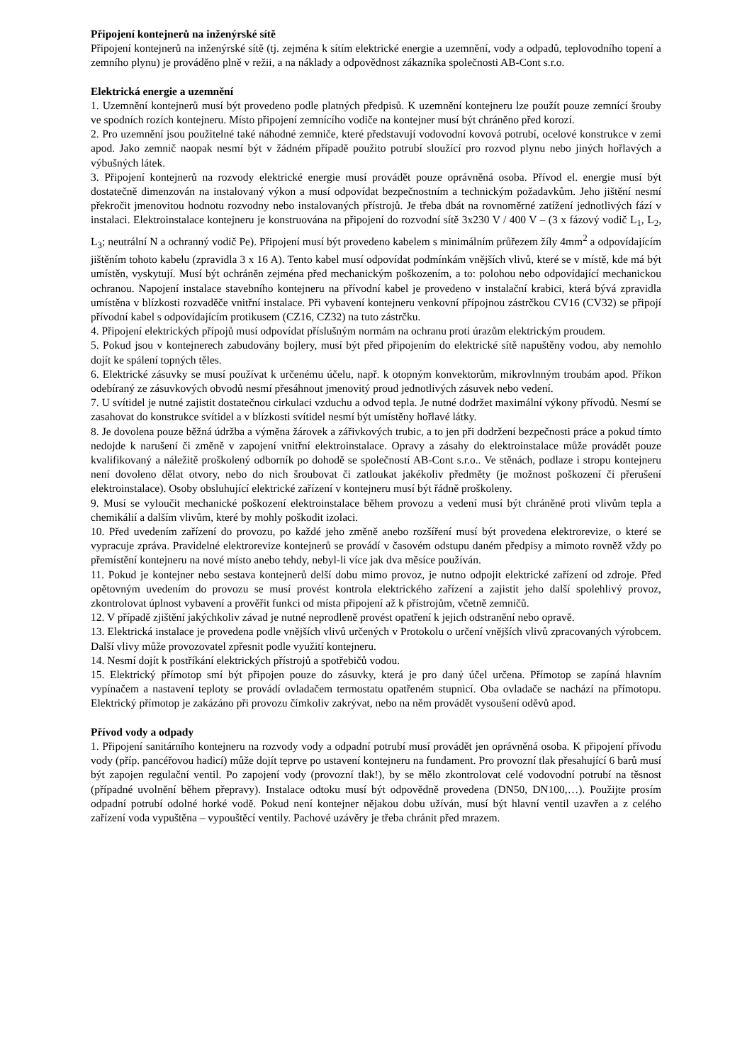Připojení kontejnerů na inženýrské sítě
Připojení kontejnerů na inženýrské sítě (tj. zejména k sítím elektrické energie a uzemnění, vody a odpadů, teplovodního topení a zemního plynu) je prováděno plně v režii, a na náklady a odpovědnost zákazníka společnosti AB-Cont s.r.o.
Elektrická energie a uzemnění
1. Uzemnění kontejnerů musí být provedeno podle platných předpisů. K uzemnění kontejneru lze použít pouze zemnící šrouby ve spodních rozích kontejneru. Místo připojení zemnícího vodiče na kontejner musí být chráněno před korozí.
2. Pro uzemnění jsou použitelné také náhodné zemniče, které představují vodovodní kovová potrubí, ocelové konstrukce v zemi apod. Jako zemnič naopak nesmí být v žádném případě použito potrubí sloužící pro rozvod plynu nebo jiných hořlavých a výbušných látek.
3. Připojení kontejnerů na rozvody elektrické energie musí provádět pouze oprávněná osoba. Přívod el. energie musí být dostatečně dimenzován na instalovaný výkon a musí odpovídat bezpečnostním a technickým požadavkům. Jeho jištění nesmí překročit jmenovitou hodnotu rozvodny nebo instalovaných přístrojů. Je třeba dbát na rovnoměrné zatížení jednotlivých fází v instalaci. Elektroinstalace kontejneru je konstruována na připojení do rozvodní sítě 3x230 V / 400 V – (3 x fázový vodič L<sub>1</sub>, L<sub>2</sub>, L<sub>3</sub>; neutrální N a ochranný vodič Pe). Připojení musí být provedeno kabelem s minimálním průřezem žíly 4mm<sup>2</sup> a odpovídajícím jištěním tohoto kabelu (zpravidla 3 x 16 A). Tento kabel musí odpovídat podmínkám vnějších vlivů, které se v místě, kde má být umístěn, vyskytují. Musí být ochráněn zejména před mechanickým poškozením, a to: polohou nebo odpovídající mechanickou ochranou. Napojení instalace stavebního kontejneru na přívodní kabel je provedeno v instalační krabici, která bývá zpravidla umístěna v blízkosti rozvaděče vnitřní instalace. Při vybavení kontejneru venkovní přípojnou zástrčkou CV16 (CV32) se připojí přívodní kabel s odpovídajícím protikusem (CZ16, CZ32) na tuto zástrčku.
4. Připojení elektrických přípojů musí odpovídat příslušným normám na ochranu proti úrazům elektrickým proudem.
5. Pokud jsou v kontejnerech zabudovány bojlery, musí být před připojením do elektrické sítě napuštěny vodou, aby nemohlo dojít ke spálení topných těles.
6. Elektrické zásuvky se musí používat k určenému účelu, např. k otopným konvektorům, mikrovlnným troubám apod. Příkon odebíraný ze zásuvkových obvodů nesmí přesáhnout jmenovitý proud jednotlivých zásuvek nebo vedení.
7. U svítidel je nutné zajistit dostatečnou cirkulaci vzduchu a odvod tepla. Je nutné dodržet maximální výkony přívodů. Nesmí se zasahovat do konstrukce svítidel a v blízkosti svítidel nesmí být umístěny hořlavé látky.
8. Je dovolena pouze běžná údržba a výměna žárovek a zářivkových trubic, a to jen při dodržení bezpečnosti práce a pokud tímto nedojde k narušení či změně v zapojení vnitřní elektroinstalace. Opravy a zásahy do elektroinstalace může provádět pouze kvalifikovaný a náležitě proškolený odborník po dohodě se společností AB-Cont s.r.o.. Ve stěnách, podlaze i stropu kontejneru není dovoleno dělat otvory, nebo do nich šroubovat či zatloukat jakékoliv předměty (je možnost poškození či přerušení elektroinstalace). Osoby obsluhující elektrické zařízení v kontejneru musí být řádně proškoleny.
9. Musí se vyloučit mechanické poškození elektroinstalace během provozu a vedení musí být chráněné proti vlivům tepla a chemikálií a dalším vlivům, které by mohly poškodit izolaci.
10. Před uvedením zařízení do provozu, po každé jeho změně anebo rozšíření musí být provedena elektrorevize, o které se vypracuje zpráva. Pravidelné elektrorevize kontejnerů se provádí v časovém odstupu daném předpisy a mimoto rovněž vždy po přemístění kontejneru na nové místo anebo tehdy, nebyl-li více jak dva měsíce používán.
11. Pokud je kontejner nebo sestava kontejnerů delší dobu mimo provoz, je nutno odpojit elektrické zařízení od zdroje. Před opětovným uvedením do provozu se musí provést kontrola elektrického zařízení a zajistit jeho další spolehlivý provoz, zkontrolovat úplnost vybavení a prověřit funkci od místa připojení až k přístrojům, včetně zemničů.
12. V případě zjištění jakýchkoliv závad je nutné neprodleně provést opatření k jejich odstranění nebo opravě.
13. Elektrická instalace je provedena podle vnějších vlivů určených v Protokolu o určení vnějších vlivů zpracovaných výrobcem. Další vlivy může provozovatel zpřesnit podle využití kontejneru.
14. Nesmí dojít k postříkání elektrických přístrojů a spotřebičů vodou.
15. Elektrický přímotop smí být připojen pouze do zásuvky, která je pro daný účel určena. Přímotop se zapíná hlavním vypínačem a nastavení teploty se provádí ovladačem termostatu opatřeném stupnicí. Oba ovladače se nachází na přímotopu. Elektrický přímotop je zakázáno při provozu čímkoliv zakrývat, nebo na něm provádět vysoušení oděvů apod.
Přívod vody a odpady
1. Připojení sanitárního kontejneru na rozvody vody a odpadní potrubí musí provádět jen oprávněná osoba. K připojení přívodu vody (příp. pancéřovou hadicí) může dojít teprve po ustavení kontejneru na fundament. Pro provozní tlak přesahující 6 barů musí být zapojen regulační ventil. Po zapojení vody (provozní tlak!), by se mělo zkontrolovat celé vodovodní potrubí na těsnost (případné uvolnění během přepravy). Instalace odtoku musí být odpovědně provedena (DN50, DN100,…). Použijte prosím odpadní potrubí odolné horké vodě. Pokud není kontejner nějakou dobu užíván, musí být hlavní ventil uzavřen a z celého zařízení voda vypuštěna – vypouštěcí ventily. Pachové uzávěry je třeba chránit před mrazem.